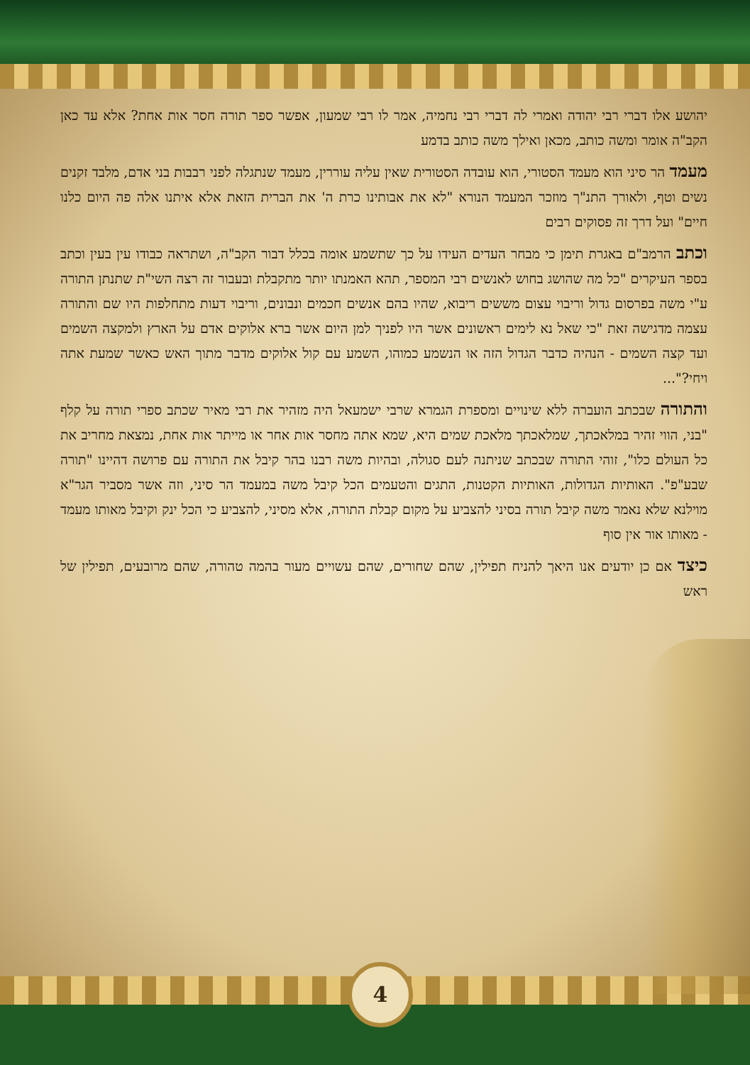יהושע אלו דברי רבי יהודה ואמרי לה דברי רבי נחמיה, אמר לו רבי שמעון, אפשר ספר תורה חסר אות אחת? אלא עד כאן הקב"ה אומר ומשה כותב, מכאן ואילך משה כותב בדמע
מעמד הר סיני הוא מעמד הסטורי, הוא עובדה הסטורית שאין עליה עוררין, מעמד שנתגלה לפני רבבות בני אדם, מלבד זקנים נשים וטף, ולאורך התנ"ך מוזכר המעמד הנורא "לא את אבותינו כרת ה' את הברית הזאת אלא איתנו אלה פה היום כלנו חיים" ועל דרך זה פסוקים רבים
וכתב הרמב"ם באגרת תימן כי מבחר העדים העידו על כך שתשמע אומה בכלל דבור הקב"ה, ושתראה כבודו עין בעין וכתב בספר העיקרים "כל מה שהושג בחוש לאנשים רבי המספר, תהא האמנתו יותר מתקבלת ובעבור זה רצה השי"ת שתנתן התורה ע"י משה בפרסום גדול וריבוי עצום מששים ריבוא, שהיו בהם אנשים חכמים ונבונים, וריבוי דעות מתחלפות היו שם והתורה עצמה מדגישה זאת "כי שאל נא לימים ראשונים אשר היו לפניך למן היום אשר ברא אלוקים אדם על הארץ ולמקצה השמים ועד קצה השמים - הנהיה כדבר הגדול הזה או הנשמע כמוהו, השמע עם קול אלוקים מדבר מתוך האש כאשר שמעת אתה ויחי?"...
והתורה שבכתב הועברה ללא שינויים ומספרת הגמרא שרבי ישמעאל היה מזהיר את רבי מאיר שכתב ספרי תורה על קלף "בני, הווי זהיר במלאכתך, שמלאכתך מלאכת שמים היא, שמא אתה מחסר אות אחר או מייתר אות אחת, נמצאת מחריב את כל העולם כלו", זוהי התורה שבכתב שניתנה לעם סגולה, ובהיות משה רבנו בהר קיבל את התורה עם פרושה דהיינו "תורה שבע"פ". האותיות הגדולות, האותיות הקטנות, התגים והטעמים הכל קיבל משה במעמד הר סיני, וזה אשר מסביר הגר"א מוילנא שלא נאמר משה קיבל תורה בסיני להצביע על מקום קבלת התורה, אלא מסיני, להצביע כי הכל ינק וקיבל מאותו מעמד - מאותו אור אין סוף
כיצד אם כן יודעים אנו היאך להניח תפילין, שהם שחורים, שהם עשויים מעור בהמה טהורה, שהם מרובעים, תפילין של ראש
4